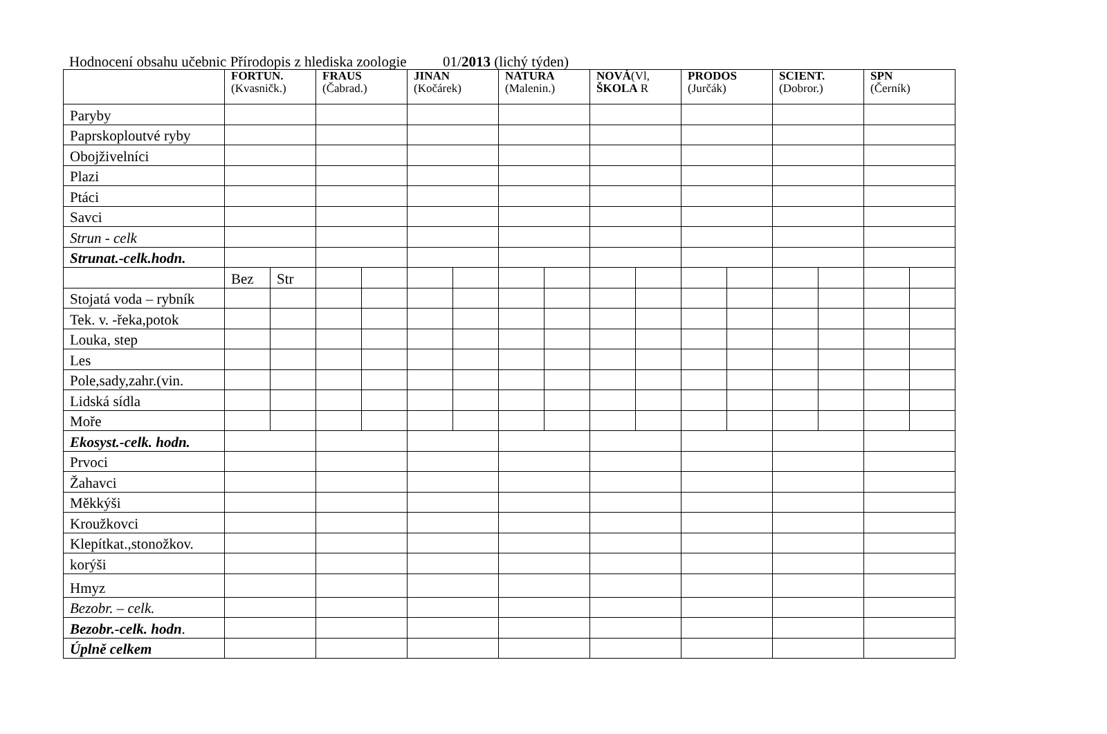Hodnocení obsahu učebnic Přírodopis z hlediska zoologie 01/2013 (lichý týden)
| | FORTUN. (Kvasničk.) | | FRAUS (Čabrad.) | | JINAN (Kočárek) | | NATURA (Malenin.) | | NOVÁ (Vl, ŠKOLA R | | PRODOS (Jurčák) | | SCIENT. (Dobror.) | | SPN (Černík) | |
| --- | --- | --- | --- | --- | --- | --- | --- | --- | --- | --- | --- | --- | --- | --- | --- | --- |
| Paryby | | | | | | | | | | | | | | | | |
| Paprskoploutvé ryby | | | | | | | | | | | | | | | | |
| Obojživelníci | | | | | | | | | | | | | | | | |
| Plazi | | | | | | | | | | | | | | | | |
| Ptáci | | | | | | | | | | | | | | | | |
| Savci | | | | | | | | | | | | | | | | |
| Strun - celk | | | | | | | | | | | | | | | | |
| Strunat.-celk.hodn. | | | | | | | | | | | | | | | | |
| | Bez | Str | | | | | | | | | | | | | | |
| Stojatá voda – rybník | | | | | | | | | | | | | | | | |
| Tek. v. -řeka,potok | | | | | | | | | | | | | | | | |
| Louka, step | | | | | | | | | | | | | | | | |
| Les | | | | | | | | | | | | | | | | |
| Pole,sady,zahr.(vin. | | | | | | | | | | | | | | | | |
| Lidská sídla | | | | | | | | | | | | | | | | |
| Moře | | | | | | | | | | | | | | | | |
| Ekosyst.-celk. hodn. | | | | | | | | | | | | | | | | |
| Prvoci | | | | | | | | | | | | | | | | |
| Žahavci | | | | | | | | | | | | | | | | |
| Měkkýši | | | | | | | | | | | | | | | | |
| Kroužkovci | | | | | | | | | | | | | | | | |
| Klepítkat.,stonožkov. | | | | | | | | | | | | | | | | |
| korýši | | | | | | | | | | | | | | | | |
| Hmyz | | | | | | | | | | | | | | | | |
| Bezobr. – celk. | | | | | | | | | | | | | | | | |
| Bezobr.-celk. hodn . | | | | | | | | | | | | | | | | |
| Úplně celkem | | | | | | | | | | | | | | | | |